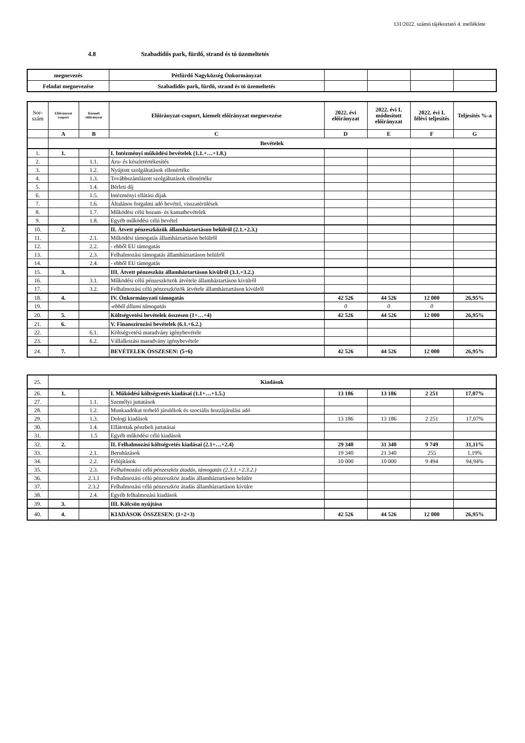131/2022. számú tájékoztató 4. melléklete
4.8 Szabadidős park, fürdő, strand és tó üzemeltetés
| megnevezés | Pétfürdő Nagyközség Önkormányzat | | | | |
| Feladat megnevezése | Szabadidős park, fürdő, strand és tó üzemeltetés | | | | |
| Sor-szám | Előirányzat csoport | Kiemelt előirányzat | Előirányzat-csoport, kiemelt előirányzat megnevezése | 2022. évi előirányzat | 2022. évi I. módosított előirányzat | 2022. évi I. félévi teljesítés | Teljesítés %-a |
| --- | --- | --- | --- | --- | --- | --- | --- |
| | A | B | C | D | E | F | G |
| | Bevételek | | | | | | |
| 1. | 1. | | I. Intézményi működési bevételek (1.1.+…+1.8.) | | | | |
| 2. | | 1.1. | Áru- és készletértékesítés | | | | |
| 3. | | 1.2. | Nyújtott szolgáltatások ellenértéke | | | | |
| 4. | | 1.3. | Továbbszámlázott szolgáltatások ellenértéke | | | | |
| 5. | | 1.4. | Bérleti díj | | | | |
| 6. | | 1.5. | Intézményi ellátási díjak | | | | |
| 7. | | 1.6. | Általános forgalmi adó bevétel, visszatérülések | | | | |
| 8. | | 1.7. | Működési célú hozam- és kamatbevételek | | | | |
| 9. | | 1.8. | Egyéb működési célú bevétel | | | | |
| 10. | 2. | | II. Átvett pénzeszközök államháztartáson belülről (2.1.+2.3.) | | | | |
| 11. | | 2.1. | Működési támogatás államháztartáson belülről | | | | |
| 12. | | 2.2. | - ebből EU támogatás | | | | |
| 13. | | 2.3. | Felhalmozási támogatás államháztartáson belülről | | | | |
| 14. | | 2.4. | - ebből EU támogatás | | | | |
| 15. | 3. | | III. Átvett pénzeszköz államháztartáson kívülről (3.1.+3.2.) | | | | |
| 16. | | 3.1. | Működési célú pénzeszközök átvétele államháztartáson kívülről | | | | |
| 17. | | 3.2. | Felhalmozási célú pénzeszközök átvétele államháztartáson kívülről | | | | |
| 18. | 4. | | IV. Önkormányzati támogatás | 42 526 | 44 526 | 12 000 | 26,95% |
| 19. | | | -ebből állami támogatás | 0 | 0 | 0 | |
| 20. | 5. | | Költségvetési bevételek összesen (1+…+4) | 42 526 | 44 526 | 12 000 | 26,95% |
| 21. | 6. | | V. Finanszírozási bevételek (6.1.+6.2.) | | | | |
| 22. | | 6.1. | Költségvetési maradvány igénybevétele | | | | |
| 23. | | 6.2. | Vállalkozási maradvány igénybevétele | | | | |
| 24. | 7. | | BEVÉTELEK ÖSSZESEN: (5+6) | 42 526 | 44 526 | 12 000 | 26,95% |
| 25. | Kiadások | | | | | | |
| 26. | 1. | | I. Működési költségvetés kiadásai (1.1+…+1.5.) | 13 186 | 13 186 | 2 251 | 17,07% |
| 27. | | 1.1. | Személyi juttatások | | | | |
| 28. | | 1.2. | Munkaadókat terhelő járulékok és szociális hozzájárulási adó | | | | |
| 29. | | 1.3. | Dologi kiadások | 13 186 | 13 186 | 2 251 | 17,07% |
| 30. | | 1.4. | Ellátottak pénzbeli juttatásai | | | | |
| 31. | | 1.5 | Egyéb működési célú kiadások | | | | |
| 32. | 2. | | II. Felhalmozási költségvetés kiadásai (2.1+…+2.4) | 29 340 | 31 340 | 9 749 | 31,11% |
| 33. | | 2.1. | Beruházások | 19 340 | 21 340 | 255 | 1,19% |
| 34. | | 2.2. | Felújítások | 10 000 | 10 000 | 9 494 | 94,94% |
| 35. | | 2.3. | Felhalmozási célú pénzeszköz átadás, támogatás (2.3.1.+2.3.2.) | | | | |
| 36. | | 2.3.1 | Felhalmozási célú pénzeszköz átadás államháztartáson belülre | | | | |
| 37. | | 2.3.2 | Felhalmozási célú pénzeszköz átadás államháztartáson kívülre | | | | |
| 38. | | 2.4. | Egyéb felhalmozási kiadások | | | | |
| 39. | 3. | | III. Kölcsön nyújtása | | | | |
| 40. | 4. | | KIADÁSOK ÖSSZESEN: (1+2+3) | 42 526 | 44 526 | 12 000 | 26,95% |